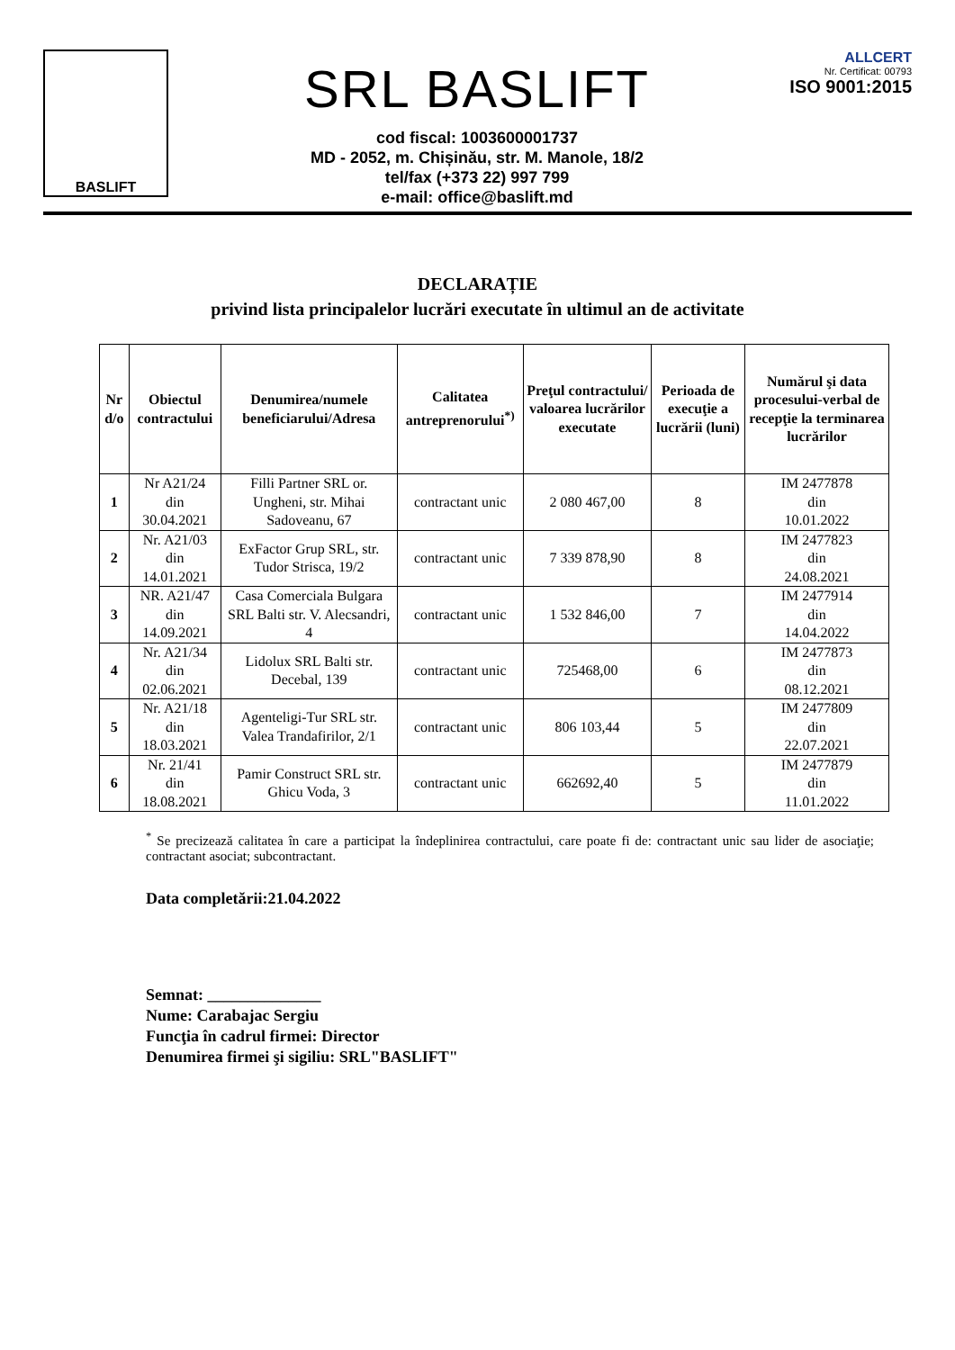BASLIFT
SRL BASLIFT
cod fiscal: 1003600001737
MD - 2052, m. Chișinău, str. M. Manole, 18/2
tel/fax (+373 22) 997 799
e-mail: office@baslift.md
ALLCERT
Nr. Certificat: 00793
ISO 9001:2015
DECLARAȚIE
privind lista principalelor lucrări executate în ultimul an de activitate
| Nr d/o | Obiectul contractului | Denumirea/numele beneficiarului/Adresa | Calitatea antreprenorului<sup>*)</sup> | Preţul contractului/ valoarea lucrărilor executate | Perioada de execuţie a lucrării (luni) | Numărul şi data procesului-verbal de recepţie la terminarea lucrărilor |
| --- | --- | --- | --- | --- | --- | --- |
| 1 | Nr A21/24 din 30.04.2021 | Filli Partner SRL or. Ungheni, str. Mihai Sadoveanu, 67 | contractant unic | 2 080 467,00 | 8 | IM 2477878 din 10.01.2022 |
| 2 | Nr. A21/03 din 14.01.2021 | ExFactor Grup SRL, str. Tudor Strisca, 19/2 | contractant unic | 7 339 878,90 | 8 | IM 2477823 din 24.08.2021 |
| 3 | NR. A21/47 din 14.09.2021 | Casa Comerciala Bulgara SRL Balti str. V. Alecsandri, 4 | contractant unic | 1 532 846,00 | 7 | IM 2477914 din 14.04.2022 |
| 4 | Nr. A21/34 din 02.06.2021 | Lidolux SRL Balti str. Decebal, 139 | contractant unic | 725468,00 | 6 | IM 2477873 din 08.12.2021 |
| 5 | Nr. A21/18 din 18.03.2021 | Agenteligi-Tur SRL str. Valea Trandafirilor, 2/1 | contractant unic | 806 103,44 | 5 | IM 2477809 din 22.07.2021 |
| 6 | Nr. 21/41 din 18.08.2021 | Pamir Construct SRL str. Ghicu Voda, 3 | contractant unic | 662692,40 | 5 | IM 2477879 din 11.01.2022 |
<sup>*</sup> Se precizează calitatea în care a participat la îndeplinirea contractului, care poate fi de: contractant unic sau lider de asociaţie; contractant asociat; subcontractant.
Data completării:21.04.2022
Semnat: ______________
Nume: Carabajac Sergiu
Funcţia în cadrul firmei: Director
Denumirea firmei şi sigiliu: SRL"BASLIFT"